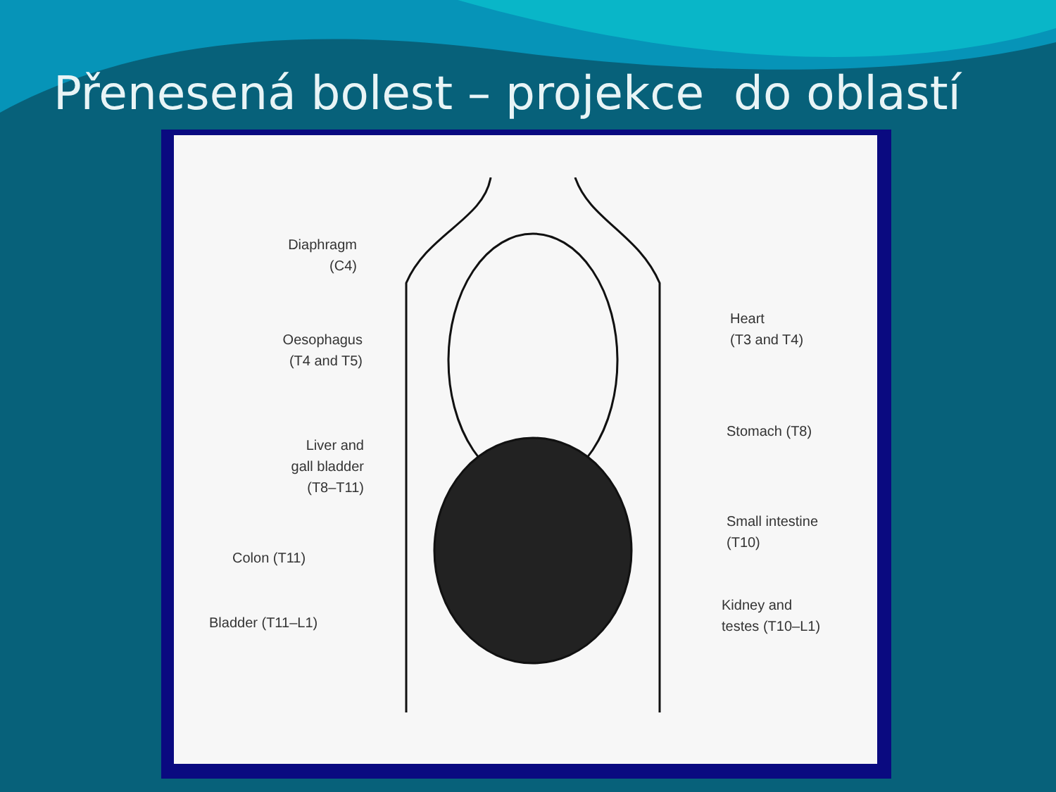Přenesená bolest – projekce do oblastí
Diaphragm
(C4)
Oesophagus
(T4 and T5)
Liver and
gall bladder
(T8–T11)
Colon (T11)
Bladder (T11–L1)
Heart
(T3 and T4)
Stomach (T8)
Small intestine
(T10)
Kidney and
testes (T10–L1)